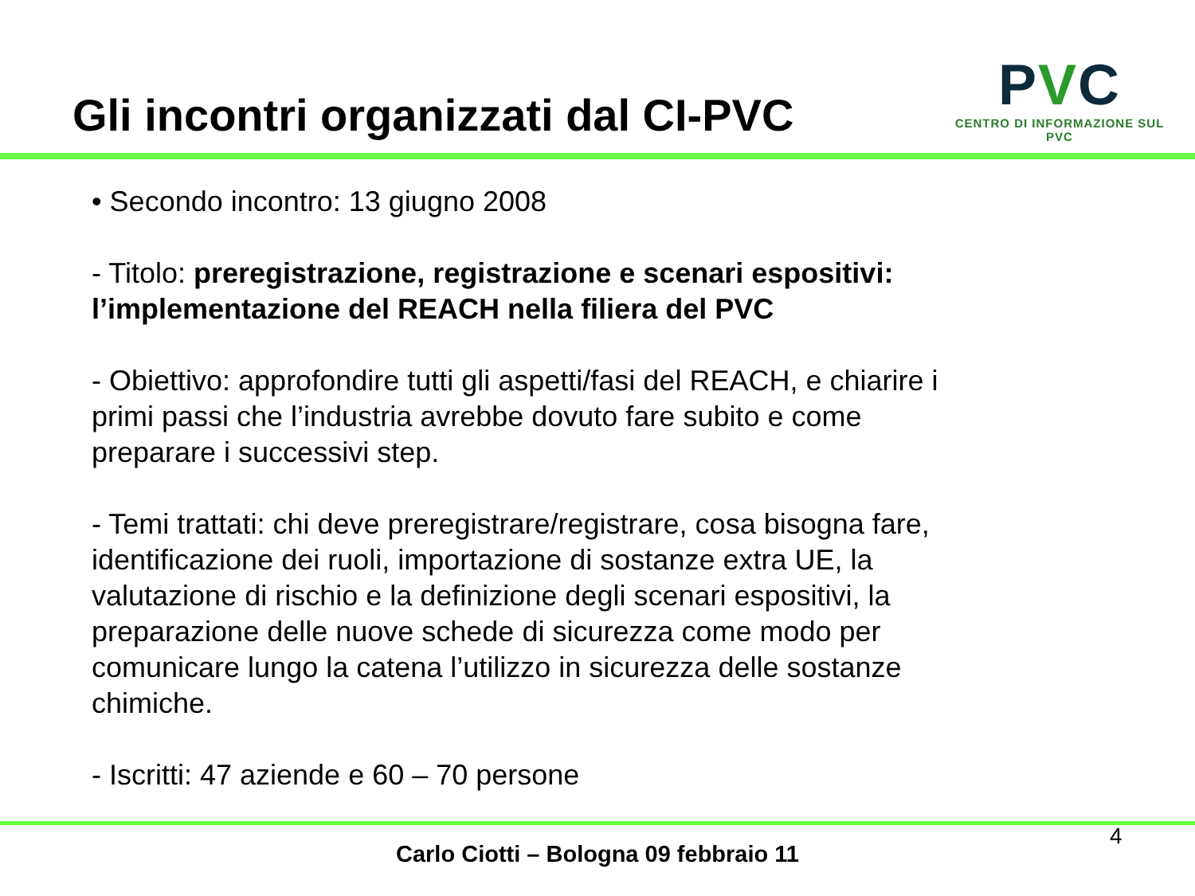Gli incontri organizzati dal CI-PVC
PVC
CENTRO DI INFORMAZIONE SUL PVC
• Secondo incontro: 13 giugno 2008
- Titolo: preregistrazione, registrazione e scenari espositivi: l’implementazione del REACH nella filiera del PVC
- Obiettivo: approfondire tutti gli aspetti/fasi del REACH, e chiarire i primi passi che l’industria avrebbe dovuto fare subito e come preparare i successivi step.
- Temi trattati: chi deve preregistrare/registrare, cosa bisogna fare, identificazione dei ruoli, importazione di sostanze extra UE, la valutazione di rischio e la definizione degli scenari espositivi, la preparazione delle nuove schede di sicurezza come modo per comunicare lungo la catena l’utilizzo in sicurezza delle sostanze chimiche.
- Iscritti: 47 aziende e 60 – 70 persone
4
Carlo Ciotti – Bologna 09 febbraio 11